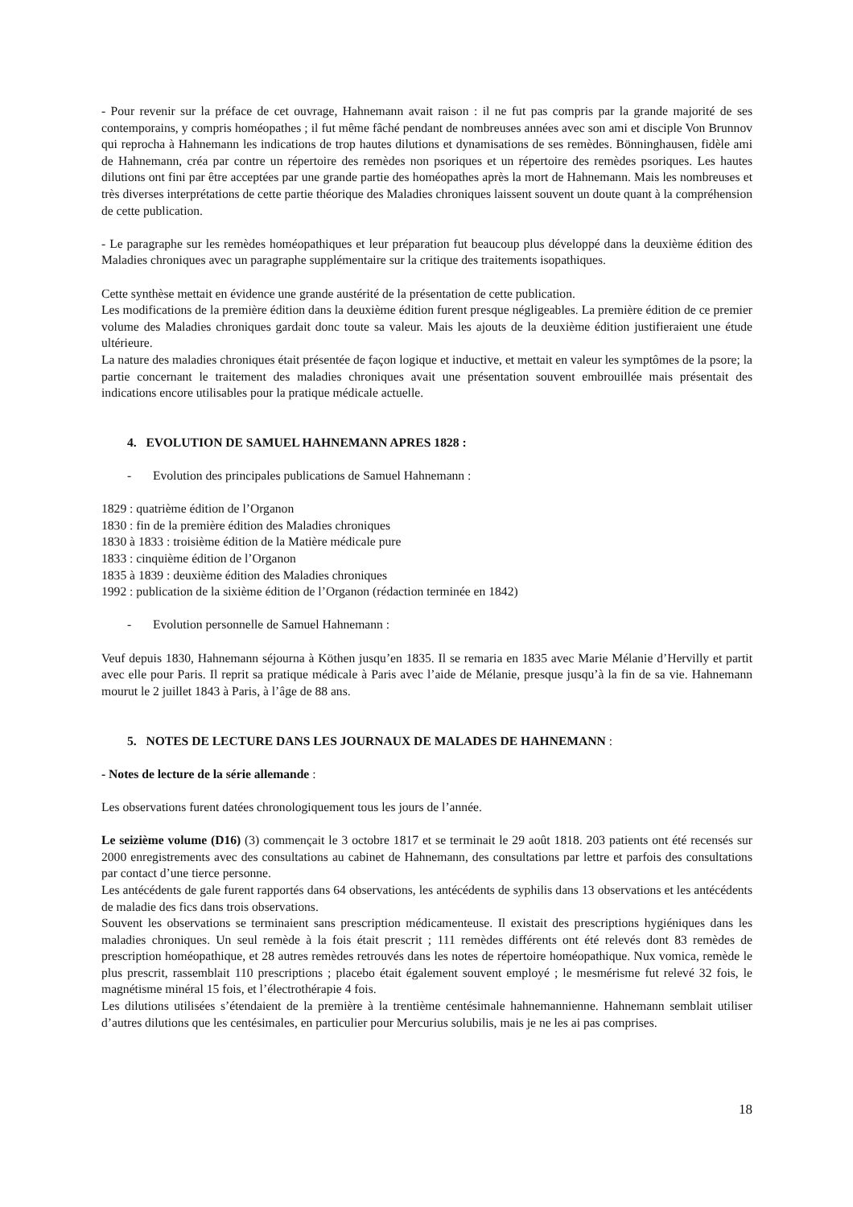- Pour revenir sur la préface de cet ouvrage, Hahnemann avait raison : il ne fut pas compris par la grande majorité de ses contemporains, y compris homéopathes ; il fut même fâché pendant de nombreuses années avec son ami et disciple Von Brunnov qui reprocha à Hahnemann les indications de trop hautes dilutions et dynamisations de ses remèdes. Bönninghausen, fidèle ami de Hahnemann, créa par contre un répertoire des remèdes non psoriques et un répertoire des remèdes psoriques. Les hautes dilutions ont fini par être acceptées par une grande partie des homéopathes après la mort de Hahnemann. Mais les nombreuses et très diverses interprétations de cette partie théorique des Maladies chroniques laissent souvent un doute quant à la compréhension de cette publication.
- Le paragraphe sur les remèdes homéopathiques et leur préparation fut beaucoup plus développé dans la deuxième édition des Maladies chroniques avec un paragraphe supplémentaire sur la critique des traitements isopathiques.
Cette synthèse mettait en évidence une grande austérité de la présentation de cette publication.
Les modifications de la première édition dans la deuxième édition furent presque négligeables. La première édition de ce premier volume des Maladies chroniques gardait donc toute sa valeur. Mais les ajouts de la deuxième édition justifieraient une étude ultérieure.
La nature des maladies chroniques était présentée de façon logique et inductive, et mettait en valeur les symptômes de la psore; la partie concernant le traitement des maladies chroniques avait une présentation souvent embrouillée mais présentait des indications encore utilisables pour la pratique médicale actuelle.
4. EVOLUTION DE SAMUEL HAHNEMANN APRES 1828 :
- Evolution des principales publications de Samuel Hahnemann :
1829 : quatrième édition de l’Organon
1830 : fin de la première édition des Maladies chroniques
1830 à 1833 : troisième édition de la Matière médicale pure
1833 : cinquième édition de l’Organon
1835 à 1839 : deuxième édition des Maladies chroniques
1992 : publication de la sixième édition de l’Organon (rédaction terminée en 1842)
- Evolution personnelle de Samuel Hahnemann :
Veuf depuis 1830, Hahnemann séjourna à Köthen jusqu’en 1835. Il se remaria en 1835 avec Marie Mélanie d’Hervilly et partit avec elle pour Paris. Il reprit sa pratique médicale à Paris avec l’aide de Mélanie, presque jusqu’à la fin de sa vie. Hahnemann mourut le 2 juillet 1843 à Paris, à l’âge de 88 ans.
5. NOTES DE LECTURE DANS LES JOURNAUX DE MALADES DE HAHNEMANN :
- Notes de lecture de la série allemande :
Les observations furent datées chronologiquement tous les jours de l’année.
Le seizième volume (D16) (3) commençait le 3 octobre 1817 et se terminait le 29 août 1818. 203 patients ont été recensés sur 2000 enregistrements avec des consultations au cabinet de Hahnemann, des consultations par lettre et parfois des consultations par contact d’une tierce personne.
Les antécédents de gale furent rapportés dans 64 observations, les antécédents de syphilis dans 13 observations et les antécédents de maladie des fics dans trois observations.
Souvent les observations se terminaient sans prescription médicamenteuse. Il existait des prescriptions hygiéniques dans les maladies chroniques. Un seul remède à la fois était prescrit ; 111 remèdes différents ont été relevés dont 83 remèdes de prescription homéopathique, et 28 autres remèdes retrouvés dans les notes de répertoire homéopathique. Nux vomica, remède le plus prescrit, rassemblait 110 prescriptions ; placebo était également souvent employé ; le mesmérisme fut relevé 32 fois, le magnétisme minéral 15 fois, et l’électrothérapie 4 fois.
Les dilutions utilisées s’étendaient de la première à la trentième centésimale hahnemannienne. Hahnemann semblait utiliser d’autres dilutions que les centésimales, en particulier pour Mercurius solubilis, mais je ne les ai pas comprises.
18